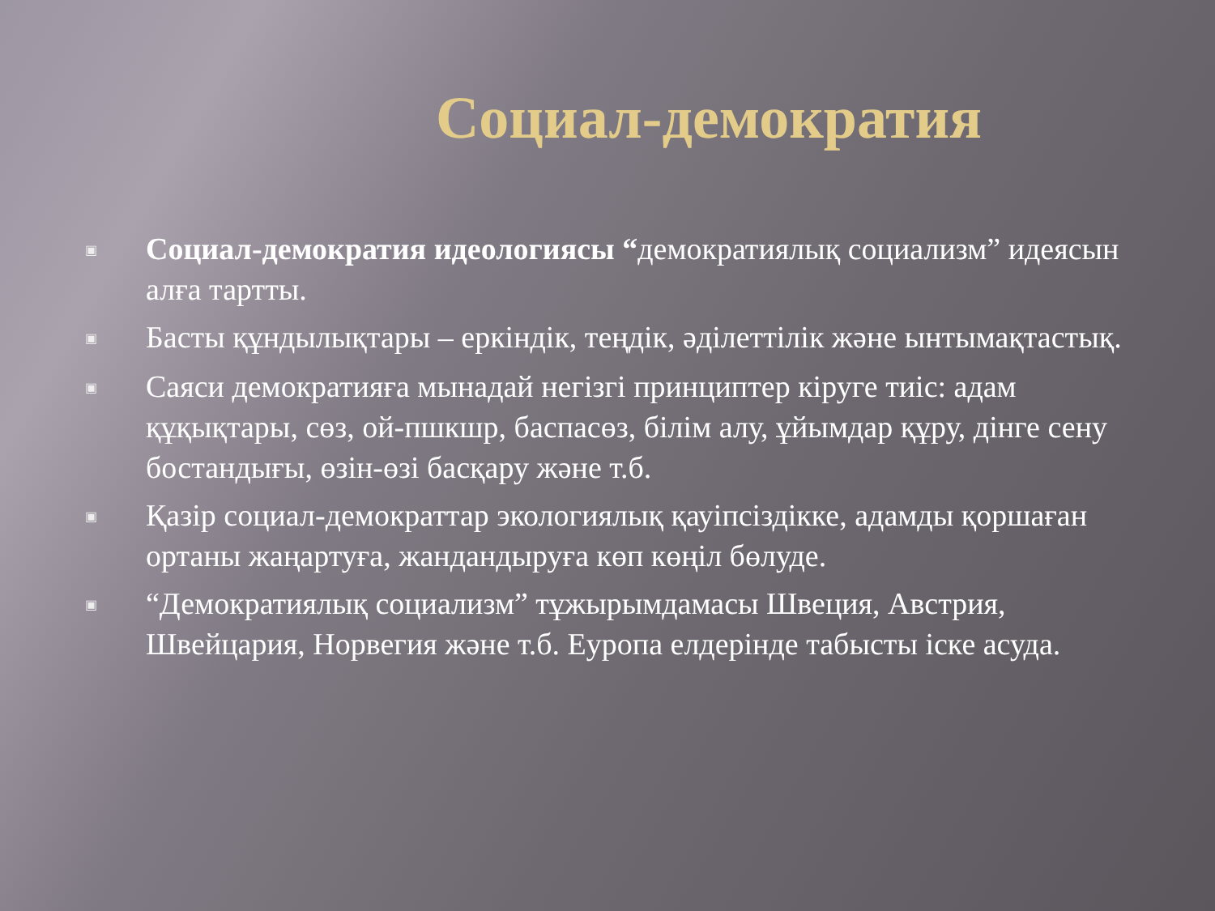Социал-демократия
▣ Социал-демократия идеологиясы “демократиялық социализм” идеясын алға тартты.
▣ Басты құндылықтары – еркіндік, теңдік, әділеттілік және ынтымақтастық.
▣ Саяси демократияға мынадай негізгі принциптер кіруге тиіс: адам құқықтары, сөз, ой-пшкшр, баспасөз, білім алу, ұйымдар құру, дінге сену бостандығы, өзін-өзі басқару және т.б.
▣ Қазір социал-демократтар экологиялық қауіпсіздікке, адамды қоршаған ортаны жаңартуға, жандандыруға көп көңіл бөлуде.
▣ “Демократиялық социализм” тұжырымдамасы Швеция, Австрия, Швейцария, Норвегия және т.б. Еуропа елдерінде табысты іске асуда.